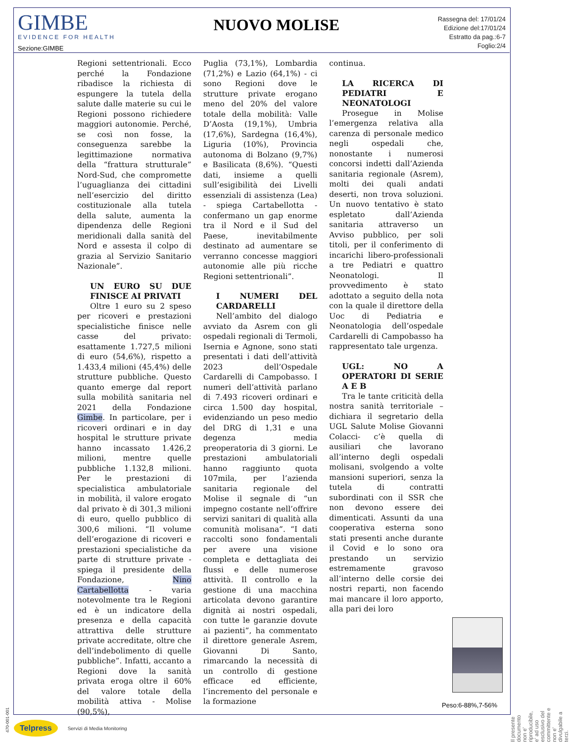GIMBE
EVIDENCE FOR HEALTH
Sezione:GIMBE
NUOVO MOLISE
Rassegna del: 17/01/24
Edizione del:17/01/24
Estratto da pag.:6-7
Foglio:2/4
Regioni settentrionali. Ecco perché la Fondazione ribadisce la richiesta di espungere la tutela della salute dalle materie su cui le Regioni possono richiedere maggiori autonomie. Perché, se così non fosse, la conseguenza sarebbe la legittimazione normativa della “frattura strutturale” Nord-Sud, che compromette l’uguaglianza dei cittadini nell’esercizio del diritto costituzionale alla tutela della salute, aumenta la dipendenza delle Regioni meridionali dalla sanità del Nord e assesta il colpo di grazia al Servizio Sanitario Nazionale”.
UN EURO SU DUE FINISCE AI PRIVATI
Oltre 1 euro su 2 speso per ricoveri e prestazioni specialistiche finisce nelle casse del privato: esattamente 1.727,5 milioni di euro (54,6%), rispetto a 1.433,4 milioni (45,4%) delle strutture pubbliche. Questo quanto emerge dal report sulla mobilità sanitaria nel 2021 della Fondazione Gimbe. In particolare, per i ricoveri ordinari e in day hospital le strutture private hanno incassato 1.426,2 milioni, mentre quelle pubbliche 1.132,8 milioni. Per le prestazioni di specialistica ambulatoriale in mobilità, il valore erogato dal privato è di 301,3 milioni di euro, quello pubblico di 300,6 milioni. “Il volume dell’erogazione di ricoveri e prestazioni specialistiche da parte di strutture private - spiega il presidente della Fondazione, Nino Cartabellotta - varia notevolmente tra le Regioni ed è un indicatore della presenza e della capacità attrattiva delle strutture private accreditate, oltre che dell’indebolimento di quelle pubbliche”. Infatti, accanto a Regioni dove la sanità privata eroga oltre il 60% del valore totale della mobilità attiva - Molise (90,5%),
Puglia (73,1%), Lombardia (71,2%) e Lazio (64,1%) - ci sono Regioni dove le strutture private erogano meno del 20% del valore totale della mobilità: Valle D’Aosta (19,1%), Umbria (17,6%), Sardegna (16,4%), Liguria (10%), Provincia autonoma di Bolzano (9,7%) e Basilicata (8,6%). “Questi dati, insieme a quelli sull’esigibilità dei Livelli essenziali di assistenza (Lea) - spiega Cartabellotta - confermano un gap enorme tra il Nord e il Sud del Paese, inevitabilmente destinato ad aumentare se verranno concesse maggiori autonomie alle più ricche Regioni settentrionali”.
I NUMERI DEL CARDARELLI
Nell’ambito del dialogo avviato da Asrem con gli ospedali regionali di Termoli, Isernia e Agnone, sono stati presentati i dati dell’attività 2023 dell’Ospedale Cardarelli di Campobasso. I numeri dell’attività parlano di 7.493 ricoveri ordinari e circa 1.500 day hospital, evidenziando un peso medio del DRG di 1,31 e una degenza media preoperatoria di 3 giorni. Le prestazioni ambulatoriali hanno raggiunto quota 107mila, per l’azienda sanitaria regionale del Molise il segnale di “un impegno costante nell’offrire servizi sanitari di qualità alla comunità molisana”. “I dati raccolti sono fondamentali per avere una visione completa e dettagliata dei flussi e delle numerose attività. Il controllo e la gestione di una macchina articolata devono garantire dignità ai nostri ospedali, con tutte le garanzie dovute ai pazienti”, ha commentato il direttore generale Asrem, Giovanni Di Santo, rimarcando la necessità di un controllo di gestione efficace ed efficiente, l’incremento del personale e la formazione
continua.
LA RICERCA DI PEDIATRI E NEONATOLOGI
Prosegue in Molise l’emergenza relativa alla carenza di personale medico negli ospedali che, nonostante i numerosi concorsi indetti dall’Azienda sanitaria regionale (Asrem), molti dei quali andati deserti, non trova soluzioni. Un nuovo tentativo è stato espletato dall’Azienda sanitaria attraverso un Avviso pubblico, per soli titoli, per il conferimento di incarichi libero-professionali a tre Pediatri e quattro Neonatologi. Il provvedimento è stato adottato a seguito della nota con la quale il direttore della Uoc di Pediatria e Neonatologia dell’ospedale Cardarelli di Campobasso ha rappresentato tale urgenza.
UGL: NO A OPERATORI DI SERIE A E B
Tra le tante criticità della nostra sanità territoriale – dichiara il segretario della UGL Salute Molise Giovanni Colacci- c’è quella di ausiliari che lavorano all’interno degli ospedali molisani, svolgendo a volte mansioni superiori, senza la tutela di contratti subordinati con il SSR che non devono essere dei dimenticati. Assunti da una cooperativa esterna sono stati presenti anche durante il Covid e lo sono ora prestando un servizio estremamente gravoso all’interno delle corsie dei nostri reparti, non facendo mai mancare il loro apporto, alla pari dei loro
Peso:6-88%,7-56%
Il presente documento non e' riproducibile, e' ad uso esclusivo del committente e non e' divulgabile a terzi.
470-001-001
Telpress Servizi di Media Monitoring